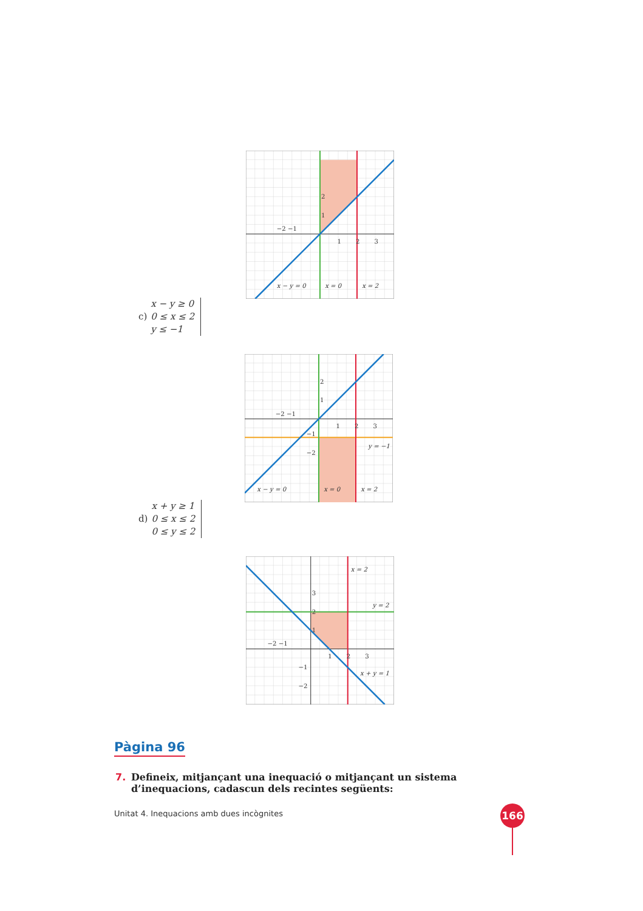2
1
−2 −1
1
2
3
x − y = 0
x = 0
x = 2
c)
x − y ≥ 0
0 ≤ x ≤ 2
y ≤ −1
2
1
−2 −1
1
2
3
−1
−2
y = −1
x − y = 0
x = 0
x = 2
d)
x + y ≥ 1
0 ≤ x ≤ 2
0 ≤ y ≤ 2
x = 2
3
2
1
−2 −1
1
2
3
y = 2
−1
−2
x + y = 1
Pàgina 96
7. Defineix, mitjançant una inequació o mitjançant un sistema d’inequacions, cadascun dels recintes següents:
Unitat 4. Inequacions amb dues incògnites
166